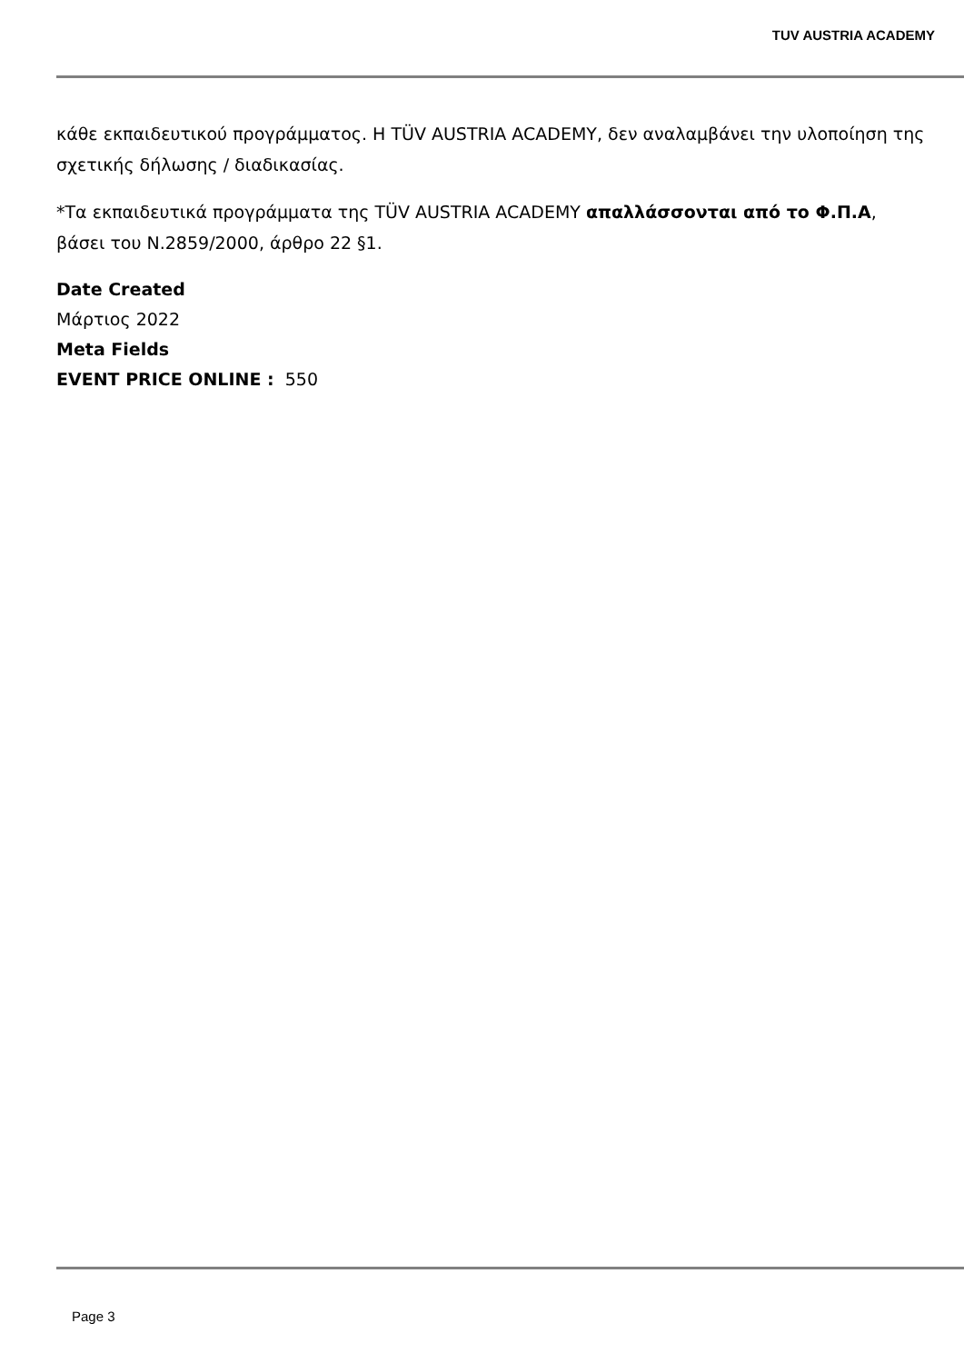TUV AUSTRIA ACADEMY
κάθε εκπαιδευτικού προγράμματος. Η TÜV AUSTRIA ACADEMY, δεν αναλαμβάνει την υλοποίηση της σχετικής δήλωσης / διαδικασίας.
*Τα εκπαιδευτικά προγράμματα της TÜV AUSTRIA ACADEMY απαλλάσσονται από το Φ.Π.Α, βάσει του Ν.2859/2000, άρθρο 22 §1.
Date Created
Μάρτιος 2022
Meta Fields
EVENT PRICE ONLINE : 550
Page 3